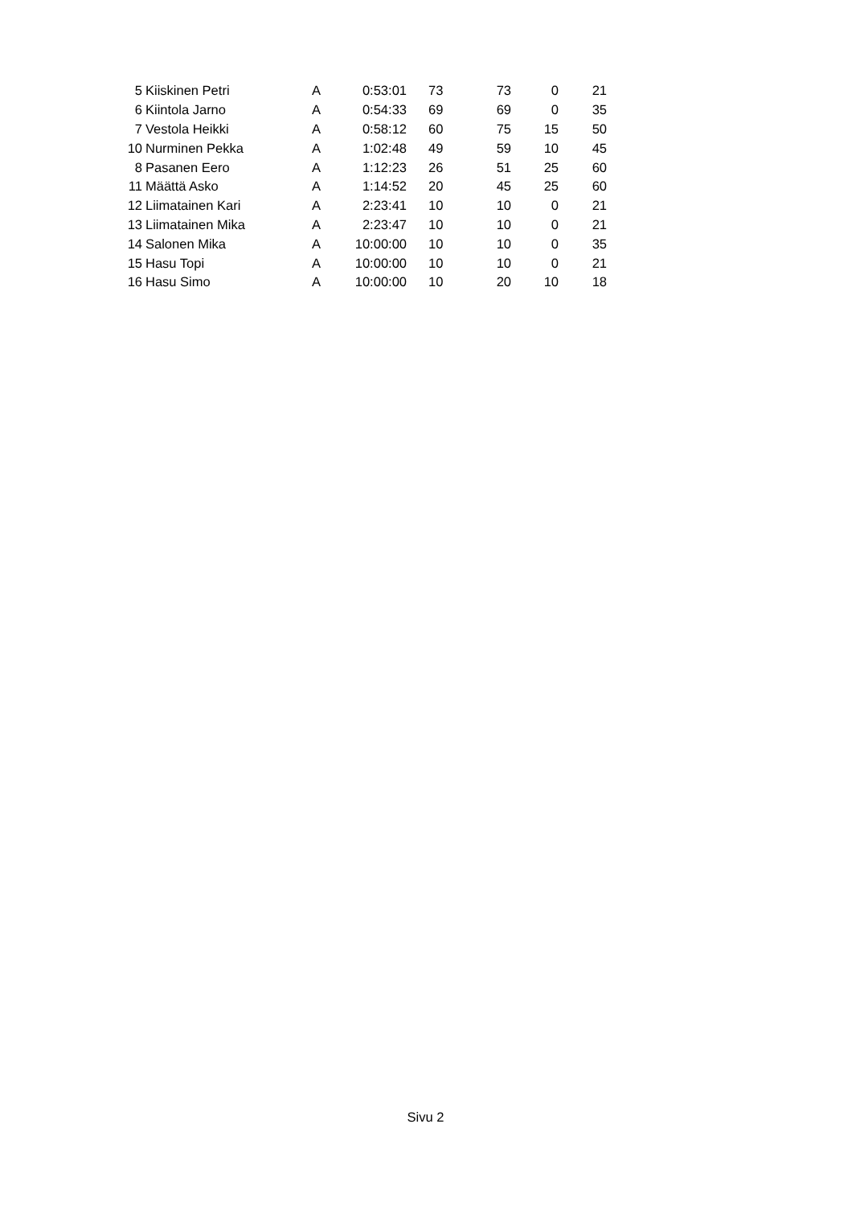| 5 | Kiiskinen Petri | A | 0:53:01 | 73 | 73 | 0 | 21 |
| 6 | Kiintola Jarno | A | 0:54:33 | 69 | 69 | 0 | 35 |
| 7 | Vestola Heikki | A | 0:58:12 | 60 | 75 | 15 | 50 |
| 10 | Nurminen Pekka | A | 1:02:48 | 49 | 59 | 10 | 45 |
| 8 | Pasanen Eero | A | 1:12:23 | 26 | 51 | 25 | 60 |
| 11 | Määttä Asko | A | 1:14:52 | 20 | 45 | 25 | 60 |
| 12 | Liimatainen Kari | A | 2:23:41 | 10 | 10 | 0 | 21 |
| 13 | Liimatainen Mika | A | 2:23:47 | 10 | 10 | 0 | 21 |
| 14 | Salonen Mika | A | 10:00:00 | 10 | 10 | 0 | 35 |
| 15 | Hasu Topi | A | 10:00:00 | 10 | 10 | 0 | 21 |
| 16 | Hasu Simo | A | 10:00:00 | 10 | 20 | 10 | 18 |
Sivu 2